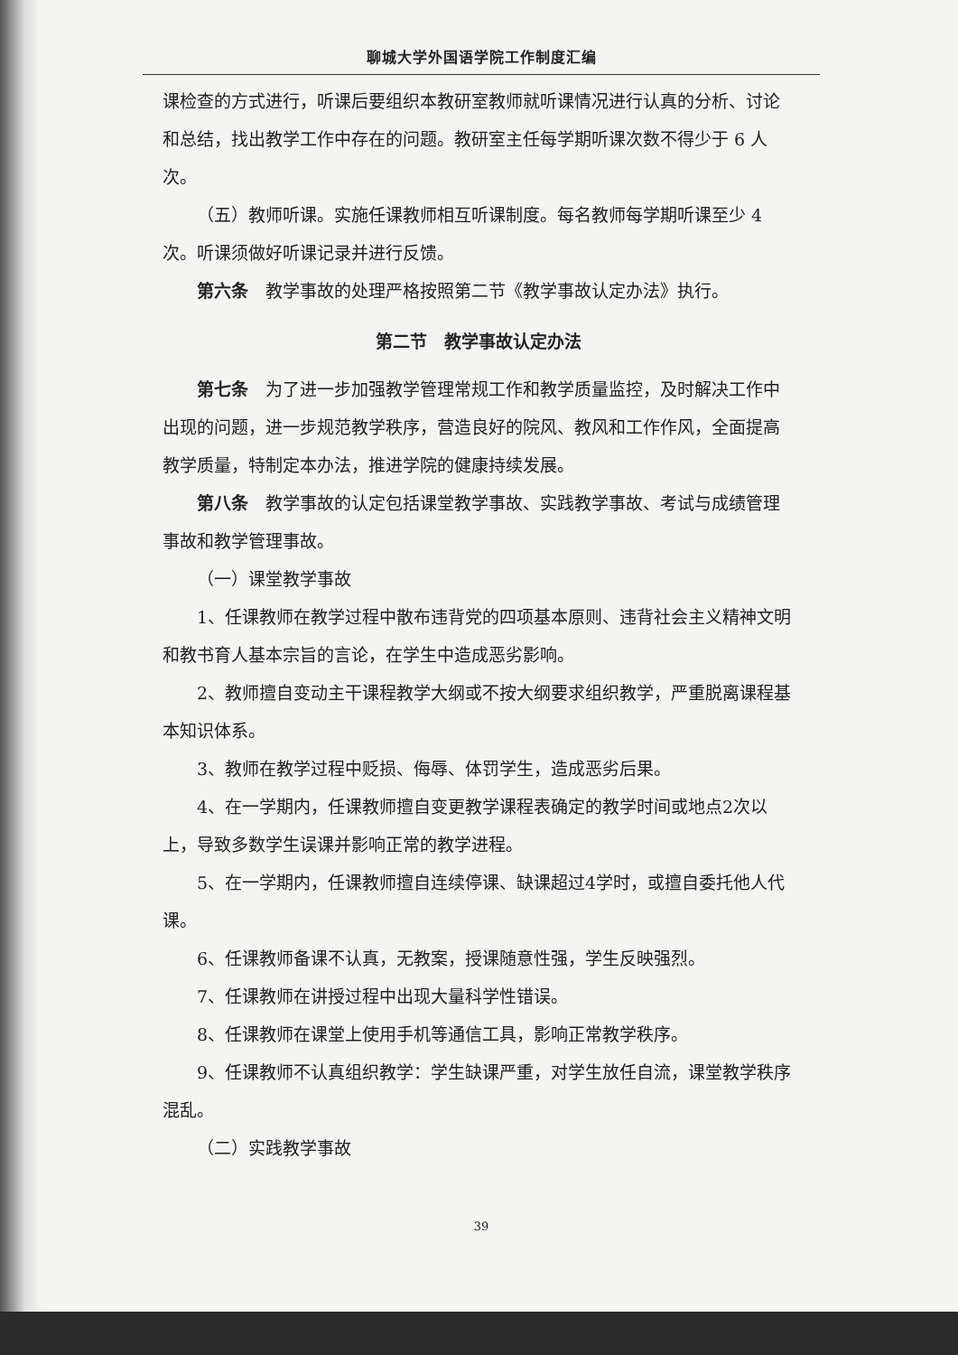聊城大学外国语学院工作制度汇编
课检查的方式进行，听课后要组织本教研室教师就听课情况进行认真的分析、讨论和总结，找出教学工作中存在的问题。教研室主任每学期听课次数不得少于 6 人次。
（五）教师听课。实施任课教师相互听课制度。每名教师每学期听课至少 4 次。听课须做好听课记录并进行反馈。
第六条　教学事故的处理严格按照第二节《教学事故认定办法》执行。
第二节　教学事故认定办法
第七条　为了进一步加强教学管理常规工作和教学质量监控，及时解决工作中出现的问题，进一步规范教学秩序，营造良好的院风、教风和工作作风，全面提高教学质量，特制定本办法，推进学院的健康持续发展。
第八条　教学事故的认定包括课堂教学事故、实践教学事故、考试与成绩管理事故和教学管理事故。
（一）课堂教学事故
1、任课教师在教学过程中散布违背党的四项基本原则、违背社会主义精神文明和教书育人基本宗旨的言论，在学生中造成恶劣影响。
2、教师擅自变动主干课程教学大纲或不按大纲要求组织教学，严重脱离课程基本知识体系。
3、教师在教学过程中贬损、侮辱、体罚学生，造成恶劣后果。
4、在一学期内，任课教师擅自变更教学课程表确定的教学时间或地点2次以上，导致多数学生误课并影响正常的教学进程。
5、在一学期内，任课教师擅自连续停课、缺课超过4学时，或擅自委托他人代课。
6、任课教师备课不认真，无教案，授课随意性强，学生反映强烈。
7、任课教师在讲授过程中出现大量科学性错误。
8、任课教师在课堂上使用手机等通信工具，影响正常教学秩序。
9、任课教师不认真组织教学：学生缺课严重，对学生放任自流，课堂教学秩序混乱。
（二）实践教学事故
39